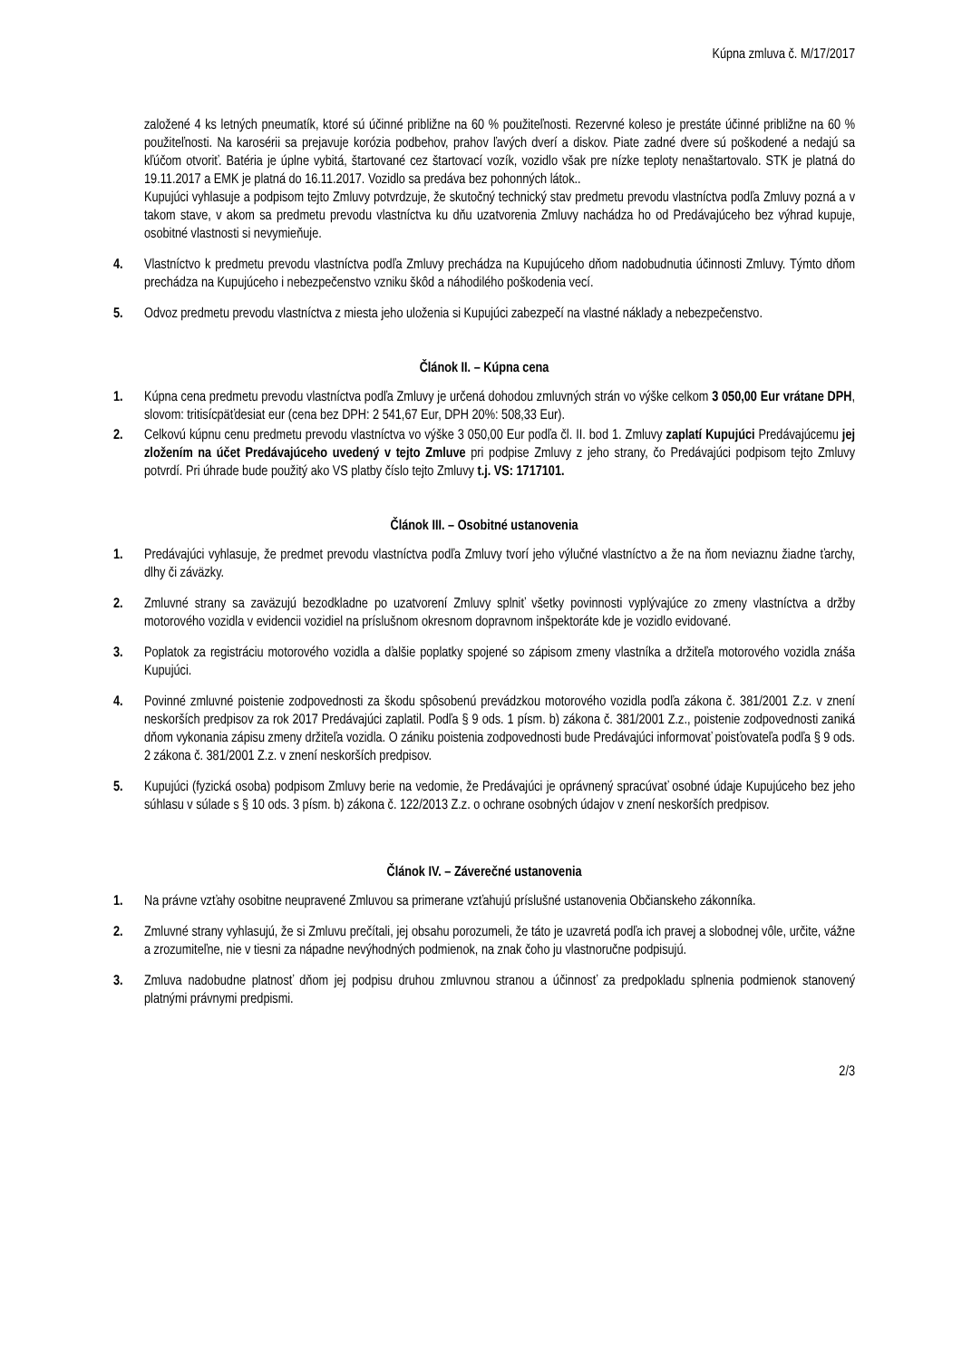Kúpna zmluva č. M/17/2017
založené 4 ks letných pneumatík, ktoré sú účinné približne na 60 % použiteľnosti. Rezervné koleso je prestáte účinné približne na 60 % použiteľnosti. Na karosérii sa prejavuje korózia podbehov, prahov ľavých dverí a diskov. Piate zadné dvere sú poškodené a nedajú sa kľúčom otvoriť. Batéria je úplne vybitá, štartované cez štartovací vozík, vozidlo však pre nízke teploty nenaštartovalo. STK je platná do 19.11.2017 a EMK je platná do 16.11.2017. Vozidlo sa predáva bez pohonných látok..
Kupujúci vyhlasuje a podpisom tejto Zmluvy potvrdzuje, že skutočný technický stav predmetu prevodu vlastníctva podľa Zmluvy pozná a v takom stave, v akom sa predmetu prevodu vlastníctva ku dňu uzatvorenia Zmluvy nachádza ho od Predávajúceho bez výhrad kupuje, osobitné vlastnosti si nevymieňuje.
4. Vlastníctvo k predmetu prevodu vlastníctva podľa Zmluvy prechádza na Kupujúceho dňom nadobudnutia účinnosti Zmluvy. Týmto dňom prechádza na Kupujúceho i nebezpečenstvo vzniku škôd a náhodilého poškodenia vecí.
5. Odvoz predmetu prevodu vlastníctva z miesta jeho uloženia si Kupujúci zabezpečí na vlastné náklady a nebezpečenstvo.
Článok II. – Kúpna cena
1. Kúpna cena predmetu prevodu vlastníctva podľa Zmluvy je určená dohodou zmluvných strán vo výške celkom 3 050,00 Eur vrátane DPH, slovom: tritisícpäťdesiat eur (cena bez DPH: 2 541,67 Eur, DPH 20%: 508,33 Eur).
2. Celkovú kúpnu cenu predmetu prevodu vlastníctva vo výške 3 050,00 Eur podľa čl. II. bod 1. Zmluvy zaplatí Kupujúci Predávajúcemu jej zložením na účet Predávajúceho uvedený v tejto Zmluve pri podpise Zmluvy z jeho strany, čo Predávajúci podpisom tejto Zmluvy potvrdí. Pri úhrade bude použitý ako VS platby číslo tejto Zmluvy t.j. VS: 1717101.
Článok III. – Osobitné ustanovenia
1. Predávajúci vyhlasuje, že predmet prevodu vlastníctva podľa Zmluvy tvorí jeho výlučné vlastníctvo a že na ňom neviaznu žiadne ťarchy, dlhy či záväzky.
2. Zmluvné strany sa zaväzujú bezodkladne po uzatvorení Zmluvy splniť všetky povinnosti vyplývajúce zo zmeny vlastníctva a držby motorového vozidla v evidencii vozidiel na príslušnom okresnom dopravnom inšpektoráte kde je vozidlo evidované.
3. Poplatok za registráciu motorového vozidla a ďalšie poplatky spojené so zápisom zmeny vlastníka a držiteľa motorového vozidla znáša Kupujúci.
4. Povinné zmluvné poistenie zodpovednosti za škodu spôsobenú prevádzkou motorového vozidla podľa zákona č. 381/2001 Z.z. v znení neskorších predpisov za rok 2017 Predávajúci zaplatil. Podľa § 9 ods. 1 písm. b) zákona č. 381/2001 Z.z., poistenie zodpovednosti zaniká dňom vykonania zápisu zmeny držiteľa vozidla. O zániku poistenia zodpovednosti bude Predávajúci informovať poisťovateľa podľa § 9 ods. 2 zákona č. 381/2001 Z.z. v znení neskorších predpisov.
5. Kupujúci (fyzická osoba) podpisom Zmluvy berie na vedomie, že Predávajúci je oprávnený spracúvať osobné údaje Kupujúceho bez jeho súhlasu v súlade s § 10 ods. 3 písm. b) zákona č. 122/2013 Z.z. o ochrane osobných údajov v znení neskorších predpisov.
Článok IV. – Záverečné ustanovenia
1. Na právne vzťahy osobitne neupravené Zmluvou sa primerane vzťahujú príslušné ustanovenia Občianskeho zákonníka.
2. Zmluvné strany vyhlasujú, že si Zmluvu prečítali, jej obsahu porozumeli, že táto je uzavretá podľa ich pravej a slobodnej vôle, určite, vážne a zrozumiteľne, nie v tiesni za nápadne nevýhodných podmienok, na znak čoho ju vlastnoručne podpisujú.
3. Zmluva nadobudne platnosť dňom jej podpisu druhou zmluvnou stranou a účinnosť za predpokladu splnenia podmienok stanovený platnými právnymi predpismi.
2/3